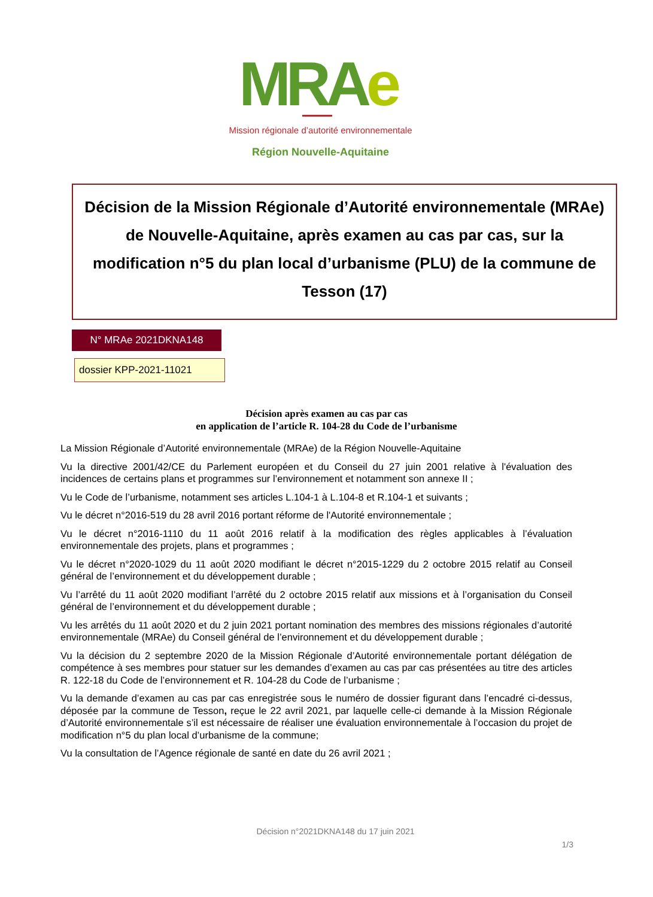MRAe
Mission régionale d’autorité environnementale
Région Nouvelle-Aquitaine
Décision de la Mission Régionale d’Autorité environnementale (MRAe) de Nouvelle-Aquitaine, après examen au cas par cas, sur la modification n°5 du plan local d’urbanisme (PLU) de la commune de Tesson (17)
N° MRAe 2021DKNA148
dossier KPP-2021-11021
Décision après examen au cas par cas
en application de l’article R. 104-28 du Code de l’urbanisme
La Mission Régionale d’Autorité environnementale (MRAe) de la Région Nouvelle-Aquitaine
Vu la directive 2001/42/CE du Parlement européen et du Conseil du 27 juin 2001 relative à l'évaluation des incidences de certains plans et programmes sur l’environnement et notamment son annexe II ;
Vu le Code de l’urbanisme, notamment ses articles L.104-1 à L.104-8 et R.104-1 et suivants ;
Vu le décret n°2016-519 du 28 avril 2016 portant réforme de l'Autorité environnementale ;
Vu le décret n°2016-1110 du 11 août 2016 relatif à la modification des règles applicables à l’évaluation environnementale des projets, plans et programmes ;
Vu le décret n°2020-1029 du 11 août 2020 modifiant le décret n°2015-1229 du 2 octobre 2015 relatif au Conseil général de l’environnement et du développement durable ;
Vu l’arrêté du 11 août 2020 modifiant l’arrêté du 2 octobre 2015 relatif aux missions et à l’organisation du Conseil général de l’environnement et du développement durable ;
Vu les arrêtés du 11 août 2020 et du 2 juin 2021 portant nomination des membres des missions régionales d’autorité environnementale (MRAe) du Conseil général de l’environnement et du développement durable ;
Vu la décision du 2 septembre 2020 de la Mission Régionale d’Autorité environnementale portant délégation de compétence à ses membres pour statuer sur les demandes d’examen au cas par cas présentées au titre des articles R. 122-18 du Code de l’environnement et R. 104-28 du Code de l’urbanisme ;
Vu la demande d’examen au cas par cas enregistrée sous le numéro de dossier figurant dans l’encadré ci-dessus, déposée par la commune de Tesson, reçue le 22 avril 2021, par laquelle celle-ci demande à la Mission Régionale d’Autorité environnementale s’il est nécessaire de réaliser une évaluation environnementale à l’occasion du projet de modification n°5 du plan local d’urbanisme de la commune;
Vu la consultation de l’Agence régionale de santé en date du 26 avril 2021 ;
Décision n°2021DKNA148 du 17 juin 2021
1/3